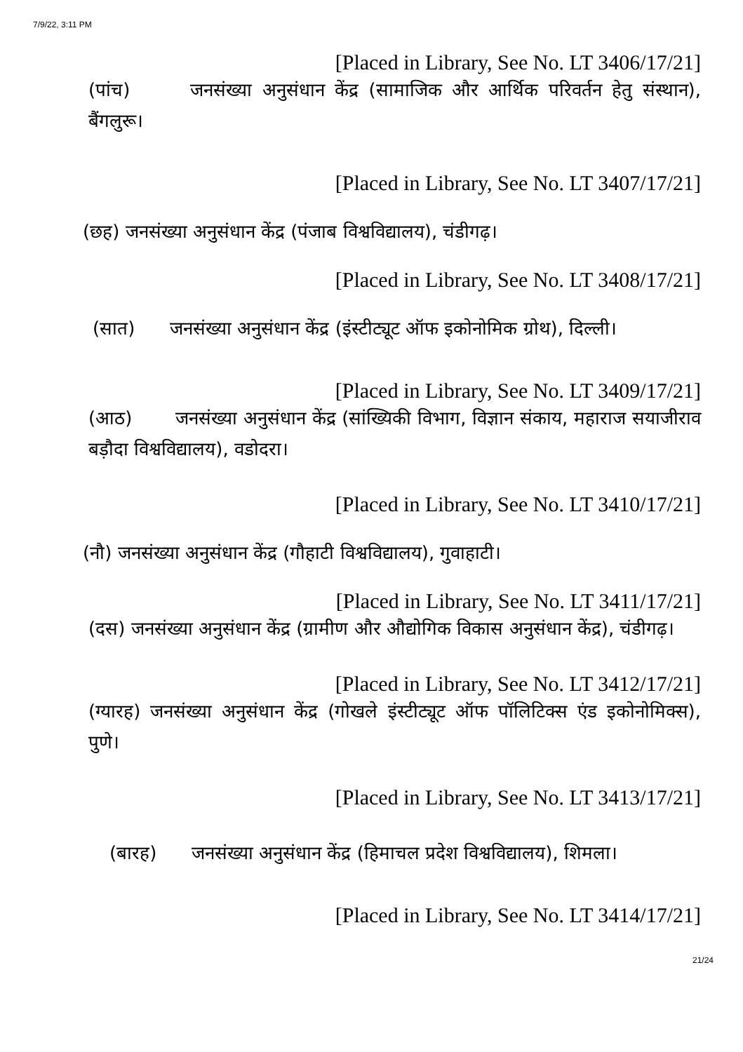7/9/22, 3:11 PM
[Placed in Library, See No. LT 3406/17/21]
(पांच) जनसंख्या अनुसंधान केंद्र (सामाजिक और आर्थिक परिवर्तन हेतु संस्थान), बैंगलुरू।
[Placed in Library, See No. LT 3407/17/21]
(छह) जनसंख्या अनुसंधान केंद्र (पंजाब विश्वविद्यालय), चंडीगढ़।
[Placed in Library, See No. LT 3408/17/21]
(सात) जनसंख्या अनुसंधान केंद्र (इंस्टीट्यूट ऑफ इकोनोमिक ग्रोथ), दिल्ली।
[Placed in Library, See No. LT 3409/17/21]
(आठ) जनसंख्या अनुसंधान केंद्र (सांख्यिकी विभाग, विज्ञान संकाय, महाराज सयाजीराव बड़ौदा विश्वविद्यालय), वडोदरा।
[Placed in Library, See No. LT 3410/17/21]
(नौ) जनसंख्या अनुसंधान केंद्र (गौहाटी विश्वविद्यालय), गुवाहाटी।
[Placed in Library, See No. LT 3411/17/21]
(दस) जनसंख्या अनुसंधान केंद्र (ग्रामीण और औद्योगिक विकास अनुसंधान केंद्र), चंडीगढ़।
[Placed in Library, See No. LT 3412/17/21]
(ग्यारह) जनसंख्या अनुसंधान केंद्र (गोखले इंस्टीट्यूट ऑफ पॉलिटिक्स एंड इकोनोमिक्स), पुणे।
[Placed in Library, See No. LT 3413/17/21]
(बारह) जनसंख्या अनुसंधान केंद्र (हिमाचल प्रदेश विश्वविद्यालय), शिमला।
[Placed in Library, See No. LT 3414/17/21]
21/24